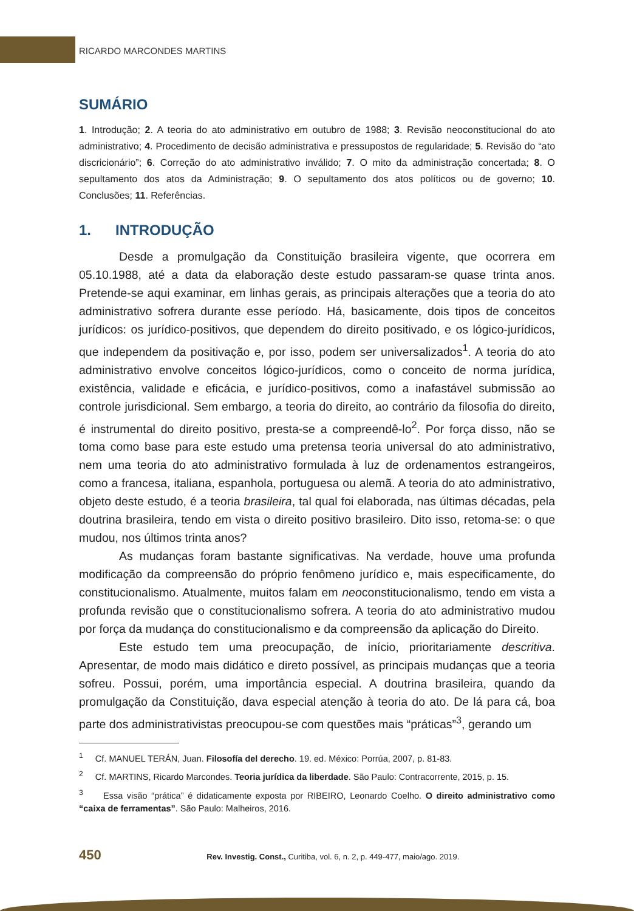RICARDO MARCONDES MARTINS
SUMÁRIO
1. Introdução; 2. A teoria do ato administrativo em outubro de 1988; 3. Revisão neoconstitucional do ato administrativo; 4. Procedimento de decisão administrativa e pressupostos de regularidade; 5. Revisão do “ato discricionário”; 6. Correção do ato administrativo inválido; 7. O mito da administração concertada; 8. O sepultamento dos atos da Administração; 9. O sepultamento dos atos políticos ou de governo; 10. Conclusões; 11. Referências.
1. INTRODUÇÃO
Desde a promulgação da Constituição brasileira vigente, que ocorrera em 05.10.1988, até a data da elaboração deste estudo passaram-se quase trinta anos. Pretende-se aqui examinar, em linhas gerais, as principais alterações que a teoria do ato administrativo sofrera durante esse período. Há, basicamente, dois tipos de conceitos jurídicos: os jurídico-positivos, que dependem do direito positivado, e os lógico-jurídicos, que independem da positivação e, por isso, podem ser universalizados<sup>1</sup>. A teoria do ato administrativo envolve conceitos lógico-jurídicos, como o conceito de norma jurídica, existência, validade e eficácia, e jurídico-positivos, como a inafastável submissão ao controle jurisdicional. Sem embargo, a teoria do direito, ao contrário da filosofia do direito, é instrumental do direito positivo, presta-se a compreendê-lo<sup>2</sup>. Por força disso, não se toma como base para este estudo uma pretensa teoria universal do ato administrativo, nem uma teoria do ato administrativo formulada à luz de ordenamentos estrangeiros, como a francesa, italiana, espanhola, portuguesa ou alemã. A teoria do ato administrativo, objeto deste estudo, é a teoria brasileira, tal qual foi elaborada, nas últimas décadas, pela doutrina brasileira, tendo em vista o direito positivo brasileiro. Dito isso, retoma-se: o que mudou, nos últimos trinta anos?
As mudanças foram bastante significativas. Na verdade, houve uma profunda modificação da compreensão do próprio fenômeno jurídico e, mais especificamente, do constitucionalismo. Atualmente, muitos falam em neoconstitucionalismo, tendo em vista a profunda revisão que o constitucionalismo sofrera. A teoria do ato administrativo mudou por força da mudança do constitucionalismo e da compreensão da aplicação do Direito.
Este estudo tem uma preocupação, de início, prioritariamente descritiva. Apresentar, de modo mais didático e direto possível, as principais mudanças que a teoria sofreu. Possui, porém, uma importância especial. A doutrina brasileira, quando da promulgação da Constituição, dava especial atenção à teoria do ato. De lá para cá, boa parte dos administrativistas preocupou-se com questões mais “práticas”<sup>3</sup>, gerando um
<sup>1</sup> Cf. MANUEL TERÁN, Juan. Filosofía del derecho. 19. ed. México: Porrúa, 2007, p. 81-83.
<sup>2</sup> Cf. MARTINS, Ricardo Marcondes. Teoria jurídica da liberdade. São Paulo: Contracorrente, 2015, p. 15.
<sup>3</sup> Essa visão “prática” é didaticamente exposta por RIBEIRO, Leonardo Coelho. O direito administrativo como “caixa de ferramentas”. São Paulo: Malheiros, 2016.
450 Rev. Investig. Const., Curitiba, vol. 6, n. 2, p. 449-477, maio/ago. 2019.